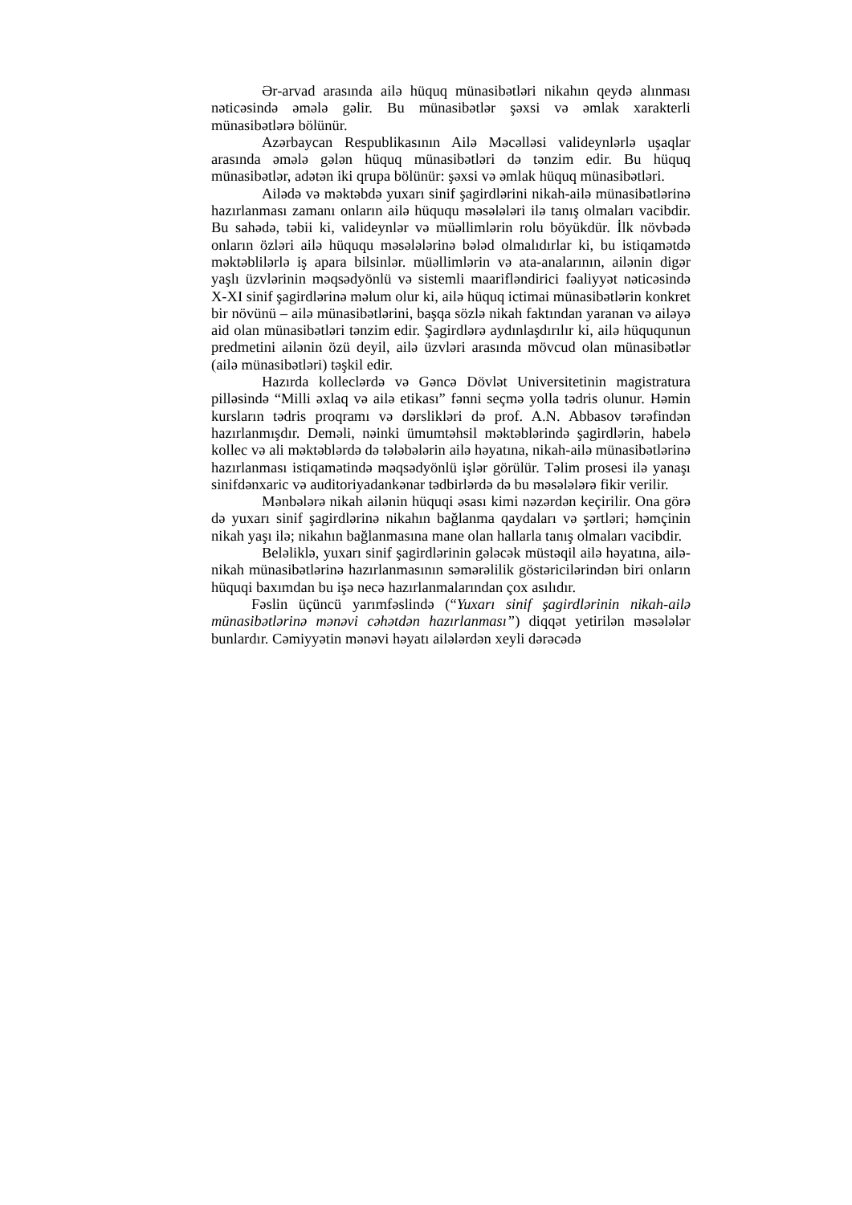Ər-arvad arasında ailə hüquq münasibətləri nikahın qeydə alınması nəticəsində əmələ gəlir. Bu münasibətlər şəxsi və əmlak xarakterli münasibətlərə bölünür.
Azərbaycan Respublikasının Ailə Məcəlləsi valideynlərlə uşaqlar arasında əmələ gələn hüquq münasibətləri də tənzim edir. Bu hüquq münasibətlər, adətən iki qrupa bölünür: şəxsi və əmlak hüquq münasibətləri.
Ailədə və məktəbdə yuxarı sinif şagirdlərini nikah-ailə münasibətlərinə hazırlanması zamanı onların ailə hüququ məsələləri ilə tanış olmaları vacibdir. Bu sahədə, təbii ki, valideynlər və müəllimlərin rolu böyükdür. İlk növbədə onların özləri ailə hüququ məsələlərinə bələd olmalıdırlar ki, bu istiqamətdə məktəblilərlə iş apara bilsinlər. müəllimlərin və ata-analarının, ailənin digər yaşlı üzvlərinin məqsədyönlü və sistemli maarifləndirici fəaliyyət nəticəsində X-XI sinif şagirdlərinə məlum olur ki, ailə hüquq ictimai münasibətlərin konkret bir növünü – ailə münasibətlərini, başqa sözlə nikah faktından yaranan və ailəyə aid olan münasibətləri tənzim edir. Şagirdlərə aydınlaşdırılır ki, ailə hüququnun predmetini ailənin özü deyil, ailə üzvləri arasında mövcud olan münasibətlər (ailə münasibətləri) təşkil edir.
Hazırda kolleclərdə və Gəncə Dövlət Universitetinin magistratura pilləsində “Milli əxlaq və ailə etikası” fənni seçmə yolla tədris olunur. Həmin kursların tədris proqramı və dərslikləri də prof. A.N. Abbasov tərəfindən hazırlanmışdır. Deməli, nəinki ümumtəhsil məktəblərində şagirdlərin, habelə kollec və ali məktəblərdə də tələbələrin ailə həyatına, nikah-ailə münasibətlərinə hazırlanması istiqamətində məqsədyönlü işlər görülür. Təlim prosesi ilə yanaşı sinifdənxaric və auditoriyadankənar tədbirlərdə də bu məsələlərə fikir verilir.
Mənbələrə nikah ailənin hüquqi əsası kimi nəzərdən keçirilir. Ona görə də yuxarı sinif şagirdlərinə nikahın bağlanma qaydaları və şərtləri; həmçinin nikah yaşı ilə; nikahın bağlanmasına mane olan hallarla tanış olmaları vacibdir.
Beləliklə, yuxarı sinif şagirdlərinin gələcək müstəqil ailə həyatına, ailə-nikah münasibətlərinə hazırlanmasının səmərəlilik göstəricilərindən biri onların hüquqi baxımdan bu işə necə hazırlanmalarından çox asılıdır.
Fəslin üçüncü yarımfəslində (“Yuxarı sinif şagirdlərinin nikah-ailə münasibətlərinə mənəvi cəhətdən hazırlanması”) diqqət yetirilən məsələlər bunlardır. Cəmiyyətin mənəvi həyatı ailələrdən xeyli dərəcədə